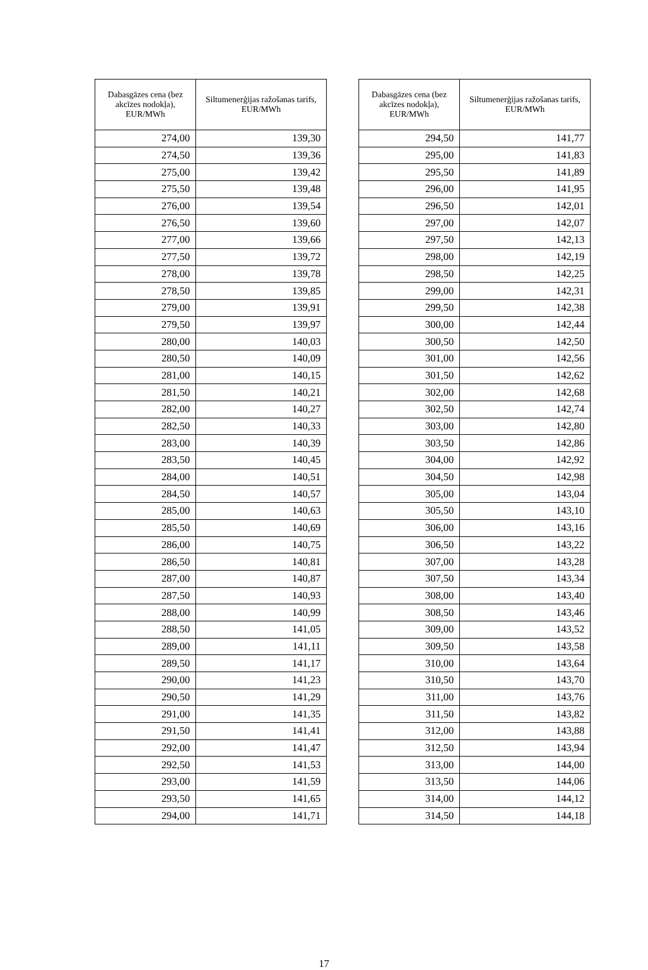| Dabasgāzes cena (bez akcīzes nodokļa), EUR/MWh | Siltumenerģijas ražošanas tarifs, EUR/MWh |
| --- | --- |
| 274,00 | 139,30 |
| 274,50 | 139,36 |
| 275,00 | 139,42 |
| 275,50 | 139,48 |
| 276,00 | 139,54 |
| 276,50 | 139,60 |
| 277,00 | 139,66 |
| 277,50 | 139,72 |
| 278,00 | 139,78 |
| 278,50 | 139,85 |
| 279,00 | 139,91 |
| 279,50 | 139,97 |
| 280,00 | 140,03 |
| 280,50 | 140,09 |
| 281,00 | 140,15 |
| 281,50 | 140,21 |
| 282,00 | 140,27 |
| 282,50 | 140,33 |
| 283,00 | 140,39 |
| 283,50 | 140,45 |
| 284,00 | 140,51 |
| 284,50 | 140,57 |
| 285,00 | 140,63 |
| 285,50 | 140,69 |
| 286,00 | 140,75 |
| 286,50 | 140,81 |
| 287,00 | 140,87 |
| 287,50 | 140,93 |
| 288,00 | 140,99 |
| 288,50 | 141,05 |
| 289,00 | 141,11 |
| 289,50 | 141,17 |
| 290,00 | 141,23 |
| 290,50 | 141,29 |
| 291,00 | 141,35 |
| 291,50 | 141,41 |
| 292,00 | 141,47 |
| 292,50 | 141,53 |
| 293,00 | 141,59 |
| 293,50 | 141,65 |
| 294,00 | 141,71 |
| Dabasgāzes cena (bez akcīzes nodokļa), EUR/MWh | Siltumenerģijas ražošanas tarifs, EUR/MWh |
| --- | --- |
| 294,50 | 141,77 |
| 295,00 | 141,83 |
| 295,50 | 141,89 |
| 296,00 | 141,95 |
| 296,50 | 142,01 |
| 297,00 | 142,07 |
| 297,50 | 142,13 |
| 298,00 | 142,19 |
| 298,50 | 142,25 |
| 299,00 | 142,31 |
| 299,50 | 142,38 |
| 300,00 | 142,44 |
| 300,50 | 142,50 |
| 301,00 | 142,56 |
| 301,50 | 142,62 |
| 302,00 | 142,68 |
| 302,50 | 142,74 |
| 303,00 | 142,80 |
| 303,50 | 142,86 |
| 304,00 | 142,92 |
| 304,50 | 142,98 |
| 305,00 | 143,04 |
| 305,50 | 143,10 |
| 306,00 | 143,16 |
| 306,50 | 143,22 |
| 307,00 | 143,28 |
| 307,50 | 143,34 |
| 308,00 | 143,40 |
| 308,50 | 143,46 |
| 309,00 | 143,52 |
| 309,50 | 143,58 |
| 310,00 | 143,64 |
| 310,50 | 143,70 |
| 311,00 | 143,76 |
| 311,50 | 143,82 |
| 312,00 | 143,88 |
| 312,50 | 143,94 |
| 313,00 | 144,00 |
| 313,50 | 144,06 |
| 314,00 | 144,12 |
| 314,50 | 144,18 |
17